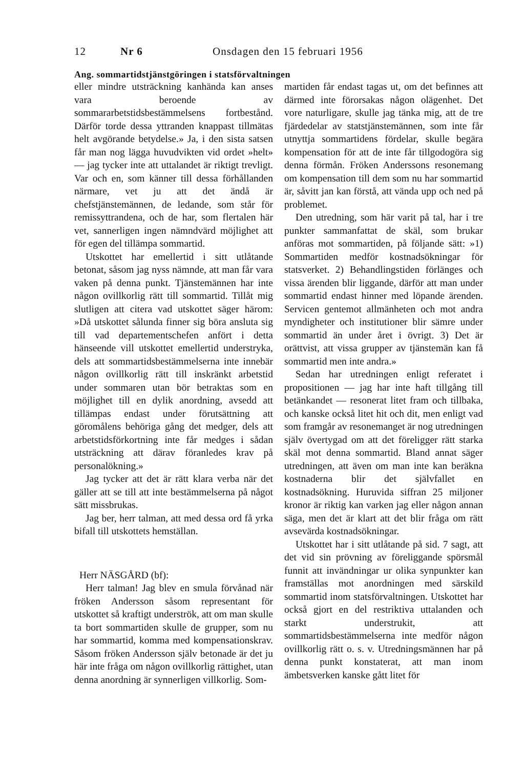12 Nr 6 Onsdagen den 15 februari 1956
Ang. sommartidstjänstgöringen i statsförvaltningen
eller mindre utsträckning kanhända kan anses vara beroende av sommararbetstidsbestämmelsens fortbestånd. Därför torde dessa yttranden knappast tillmätas helt avgörande betydelse.» Ja, i den sista satsen får man nog lägga huvudvikten vid ordet »helt» — jag tycker inte att uttalandet är riktigt trevligt. Var och en, som känner till dessa förhållanden närmare, vet ju att det ändå är chefstjänstemännen, de ledande, som står för remissyttrandena, och de har, som flertalen här vet, sannerligen ingen nämndvärd möjlighet att för egen del tillämpa sommartid.
Utskottet har emellertid i sitt utlåtande betonat, såsom jag nyss nämnde, att man får vara vaken på denna punkt. Tjänstemännen har inte någon ovillkorlig rätt till sommartid. Tillåt mig slutligen att citera vad utskottet säger härom: »Då utskottet sålunda finner sig böra ansluta sig till vad departementschefen anfört i detta hänseende vill utskottet emellertid understryka, dels att sommartidsbestämmelserna inte innebär någon ovillkorlig rätt till inskränkt arbetstid under sommaren utan bör betraktas som en möjlighet till en dylik anordning, avsedd att tillämpas endast under förutsättning att göromålens behöriga gång det medger, dels att arbetstidsförkortning inte får medges i sådan utsträckning att därav föranledes krav på personalökning.»
Jag tycker att det är rätt klara verba när det gäller att se till att inte bestämmelserna på något sätt missbrukas.
Jag ber, herr talman, att med dessa ord få yrka bifall till utskottets hemställan.
Herr NÄSGÅRD (bf):
Herr talman! Jag blev en smula förvånad när fröken Andersson såsom representant för utskottet så kraftigt underströk, att om man skulle ta bort sommartiden skulle de grupper, som nu har sommartid, komma med kompensationskrav. Såsom fröken Andersson själv betonade är det ju här inte fråga om någon ovillkorlig rättighet, utan denna anordning är synnerligen villkorlig. Som-
martiden får endast tagas ut, om det befinnes att därmed inte förorsakas någon olägenhet. Det vore naturligare, skulle jag tänka mig, att de tre fjärdedelar av statstjänstemännen, som inte får utnyttja sommartidens fördelar, skulle begära kompensation för att de inte får tillgodogöra sig denna förmån. Fröken Anderssons resonemang om kompensation till dem som nu har sommartid är, såvitt jan kan förstå, att vända upp och ned på problemet.
Den utredning, som här varit på tal, har i tre punkter sammanfattat de skäl, som brukar anföras mot sommartiden, på följande sätt: »1) Sommartiden medför kostnadsökningar för statsverket. 2) Behandlingstiden förlänges och vissa ärenden blir liggande, därför att man under sommartid endast hinner med löpande ärenden. Servicen gentemot allmänheten och mot andra myndigheter och institutioner blir sämre under sommartid än under året i övrigt. 3) Det är orättvist, att vissa grupper av tjänstemän kan få sommartid men inte andra.»
Sedan har utredningen enligt referatet i propositionen — jag har inte haft tillgång till betänkandet — resonerat litet fram och tillbaka, och kanske också litet hit och dit, men enligt vad som framgår av resonemanget är nog utredningen själv övertygad om att det föreligger rätt starka skäl mot denna sommartid. Bland annat säger utredningen, att även om man inte kan beräkna kostnaderna blir det självfallet en kostnadsökning. Huruvida siffran 25 miljoner kronor är riktig kan varken jag eller någon annan säga, men det är klart att det blir fråga om rätt avsevärda kostnadsökningar.
Utskottet har i sitt utlåtande på sid. 7 sagt, att det vid sin prövning av föreliggande spörsmål funnit att invändningar ur olika synpunkter kan framställas mot anordningen med särskild sommartid inom statsförvaltningen. Utskottet har också gjort en del restriktiva uttalanden och starkt understrukit, att sommartidsbestämmelserna inte medför någon ovillkorlig rätt o. s. v. Utredningsmännen har på denna punkt konstaterat, att man inom ämbetsverken kanske gått litet för